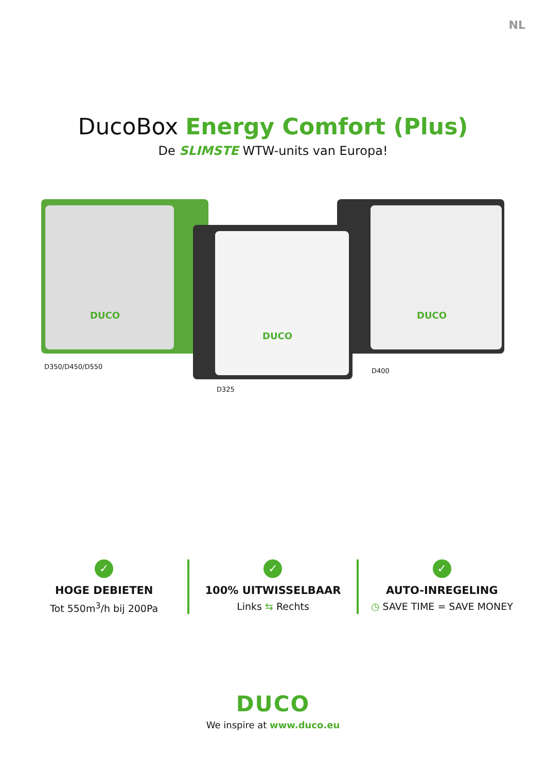NL
DucoBox Energy Comfort (Plus)
De SLIMSTE WTW-units van Europa!
DUCO
DUCO
DUCO
D350/D450/D550
D400
D325
✓
HOGE DEBIETEN
Tot 550m<sup>3</sup>/h bij 200Pa
✓
100% UITWISSELBAAR
Links ⇆ Rechts
✓
AUTO-INREGELING
◷ SAVE TIME = SAVE MONEY
DUCO
We inspire at www.duco.eu